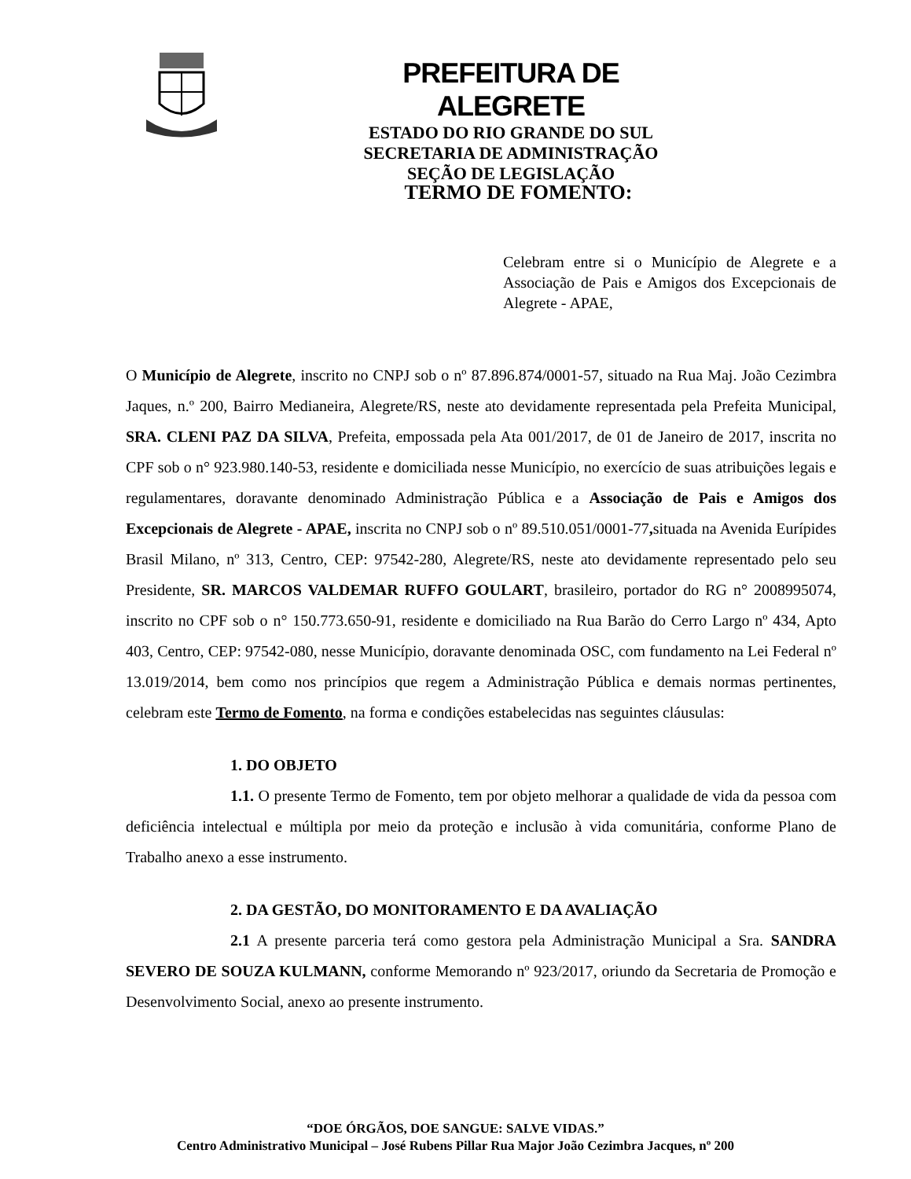PREFEITURA DE ALEGRETE
ESTADO DO RIO GRANDE DO SUL
SECRETARIA DE ADMINISTRAÇÃO
SEÇÃO DE LEGISLAÇÃO
TERMO DE FOMENTO:
Celebram entre si o Município de Alegrete e a Associação de Pais e Amigos dos Excepcionais de Alegrete - APAE,
O Município de Alegrete, inscrito no CNPJ sob o nº 87.896.874/0001-57, situado na Rua Maj. João Cezimbra Jaques, n.º 200, Bairro Medianeira, Alegrete/RS, neste ato devidamente representada pela Prefeita Municipal, SRA. CLENI PAZ DA SILVA, Prefeita, empossada pela Ata 001/2017, de 01 de Janeiro de 2017, inscrita no CPF sob o n° 923.980.140-53, residente e domiciliada nesse Município, no exercício de suas atribuições legais e regulamentares, doravante denominado Administração Pública e a Associação de Pais e Amigos dos Excepcionais de Alegrete - APAE, inscrita no CNPJ sob o nº 89.510.051/0001-77, situada na Avenida Eurípides Brasil Milano, nº 313, Centro, CEP: 97542-280, Alegrete/RS, neste ato devidamente representado pelo seu Presidente, SR. MARCOS VALDEMAR RUFFO GOULART, brasileiro, portador do RG n° 2008995074, inscrito no CPF sob o n° 150.773.650-91, residente e domiciliado na Rua Barão do Cerro Largo nº 434, Apto 403, Centro, CEP: 97542-080, nesse Município, doravante denominada OSC, com fundamento na Lei Federal nº 13.019/2014, bem como nos princípios que regem a Administração Pública e demais normas pertinentes, celebram este Termo de Fomento, na forma e condições estabelecidas nas seguintes cláusulas:
1. DO OBJETO
1.1. O presente Termo de Fomento, tem por objeto melhorar a qualidade de vida da pessoa com deficiência intelectual e múltipla por meio da proteção e inclusão à vida comunitária, conforme Plano de Trabalho anexo a esse instrumento.
2. DA GESTÃO, DO MONITORAMENTO E DA AVALIAÇÃO
2.1 A presente parceria terá como gestora pela Administração Municipal a Sra. SANDRA SEVERO DE SOUZA KULMANN, conforme Memorando nº 923/2017, oriundo da Secretaria de Promoção e Desenvolvimento Social, anexo ao presente instrumento.
“DOE ÓRGÃOS, DOE SANGUE: SALVE VIDAS.”
Centro Administrativo Municipal – José Rubens Pillar Rua Major João Cezimbra Jacques, nº 200